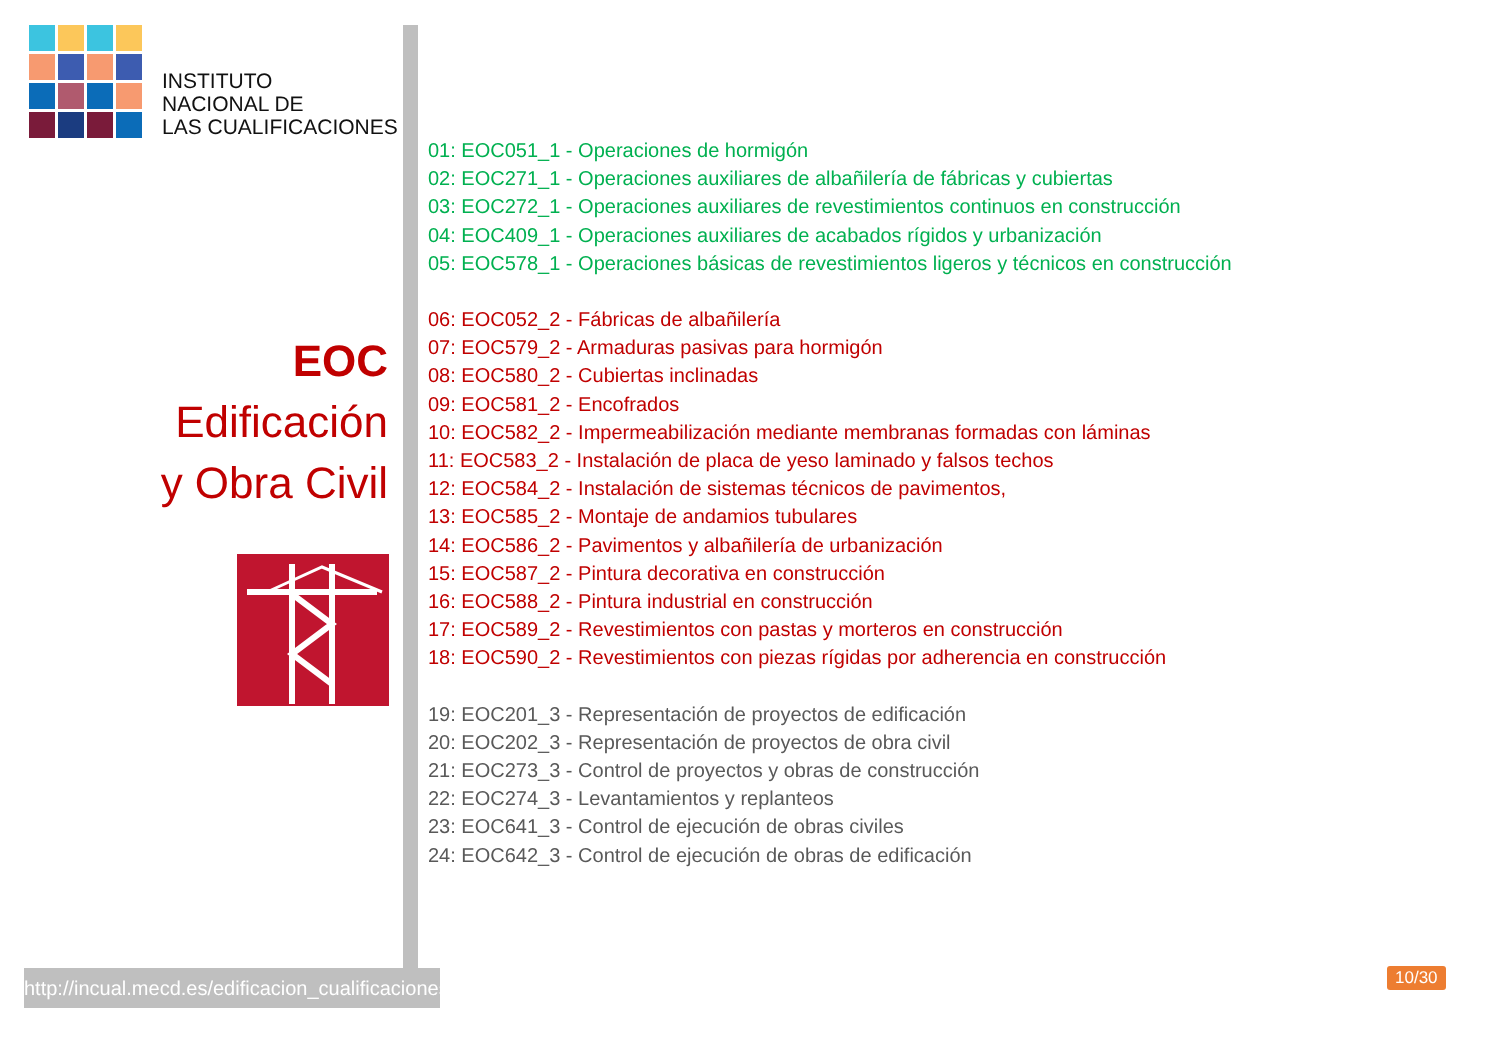INSTITUTO
NACIONAL DE
LAS CUALIFICACIONES
EOC
Edificación
y Obra Civil
http://incual.mecd.es/edificacion_cualificaciones
01: EOC051_1 - Operaciones de hormigón
02: EOC271_1 - Operaciones auxiliares de albañilería de fábricas y cubiertas
03: EOC272_1 - Operaciones auxiliares de revestimientos continuos en construcción
04: EOC409_1 - Operaciones auxiliares de acabados rígidos y urbanización
05: EOC578_1 - Operaciones básicas de revestimientos ligeros y técnicos en construcción
06: EOC052_2 - Fábricas de albañilería
07: EOC579_2 - Armaduras pasivas para hormigón
08: EOC580_2 - Cubiertas inclinadas
09: EOC581_2 - Encofrados
10: EOC582_2 - Impermeabilización mediante membranas formadas con láminas
11: EOC583_2 - Instalación de placa de yeso laminado y falsos techos
12: EOC584_2 - Instalación de sistemas técnicos de pavimentos,
13: EOC585_2 - Montaje de andamios tubulares
14: EOC586_2 - Pavimentos y albañilería de urbanización
15: EOC587_2 - Pintura decorativa en construcción
16: EOC588_2 - Pintura industrial en construcción
17: EOC589_2 - Revestimientos con pastas y morteros en construcción
18: EOC590_2 - Revestimientos con piezas rígidas por adherencia en construcción
19: EOC201_3 - Representación de proyectos de edificación
20: EOC202_3 - Representación de proyectos de obra civil
21: EOC273_3 - Control de proyectos y obras de construcción
22: EOC274_3 - Levantamientos y replanteos
23: EOC641_3 - Control de ejecución de obras civiles
24: EOC642_3 - Control de ejecución de obras de edificación
10/30